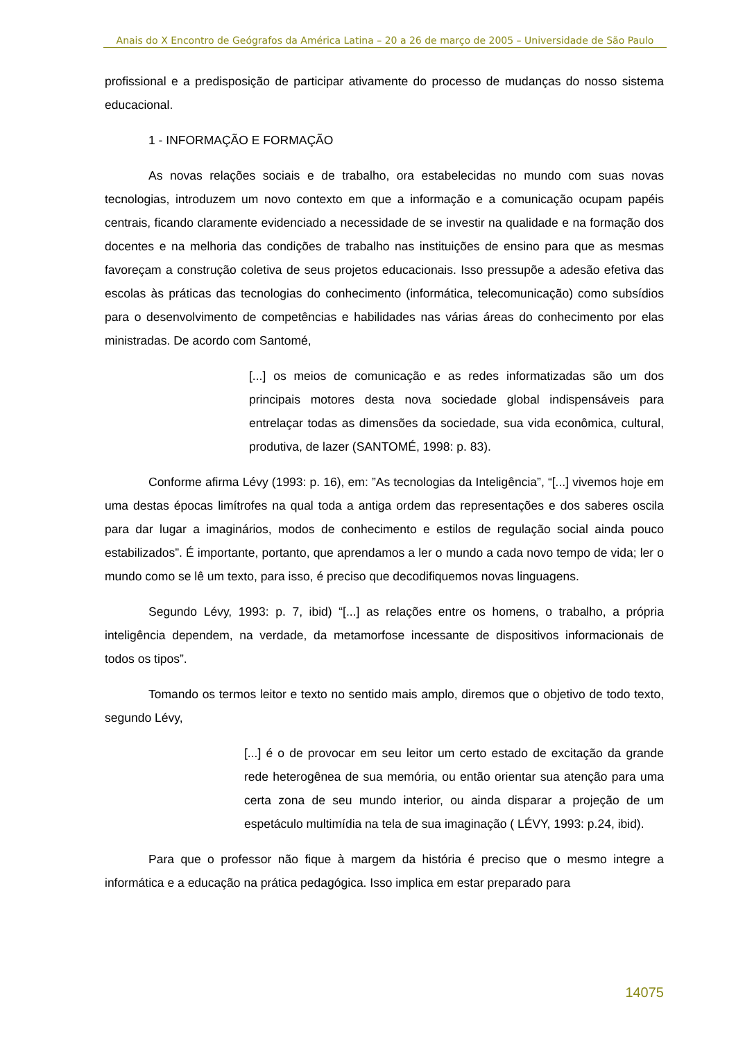Anais do X Encontro de Geógrafos da América Latina – 20 a 26 de março de 2005 – Universidade de São Paulo
profissional e a predisposição de participar ativamente do processo de mudanças do nosso sistema educacional.
1 - INFORMAÇÃO E FORMAÇÃO
As novas relações sociais e de trabalho, ora estabelecidas no mundo com suas novas tecnologias, introduzem um novo contexto em que a informação e a comunicação ocupam papéis centrais, ficando claramente evidenciado a necessidade de se investir na qualidade e na formação dos docentes e na melhoria das condições de trabalho nas instituições de ensino para que as mesmas favoreçam a construção coletiva de seus projetos educacionais. Isso pressupõe a adesão efetiva das escolas às práticas das tecnologias do conhecimento (informática, telecomunicação) como subsídios para o desenvolvimento de competências e habilidades nas várias áreas do conhecimento por elas ministradas. De acordo com Santomé,
[...] os meios de comunicação e as redes informatizadas são um dos principais motores desta nova sociedade global indispensáveis para entrelaçar todas as dimensões da sociedade, sua vida econômica, cultural, produtiva, de lazer (SANTOMÉ, 1998: p. 83).
Conforme afirma Lévy (1993: p. 16), em: ”As tecnologias da Inteligência”, “[...] vivemos hoje em uma destas épocas limítrofes na qual toda a antiga ordem das representações e dos saberes oscila para dar lugar a imaginários, modos de conhecimento e estilos de regulação social ainda pouco estabilizados”. É importante, portanto, que aprendamos a ler o mundo a cada novo tempo de vida; ler o mundo como se lê um texto, para isso, é preciso que decodifiquemos novas linguagens.
Segundo Lévy, 1993: p. 7, ibid) “[...] as relações entre os homens, o trabalho, a própria inteligência dependem, na verdade, da metamorfose incessante de dispositivos informacionais de todos os tipos”.
Tomando os termos leitor e texto no sentido mais amplo, diremos que o objetivo de todo texto, segundo Lévy,
[...] é o de provocar em seu leitor um certo estado de excitação da grande rede heterogênea de sua memória, ou então orientar sua atenção para uma certa zona de seu mundo interior, ou ainda disparar a projeção de um espetáculo multimídia na tela de sua imaginação ( LÉVY, 1993: p.24, ibid).
Para que o professor não fique à margem da história é preciso que o mesmo integre a informática e a educação na prática pedagógica. Isso implica em estar preparado para
14075